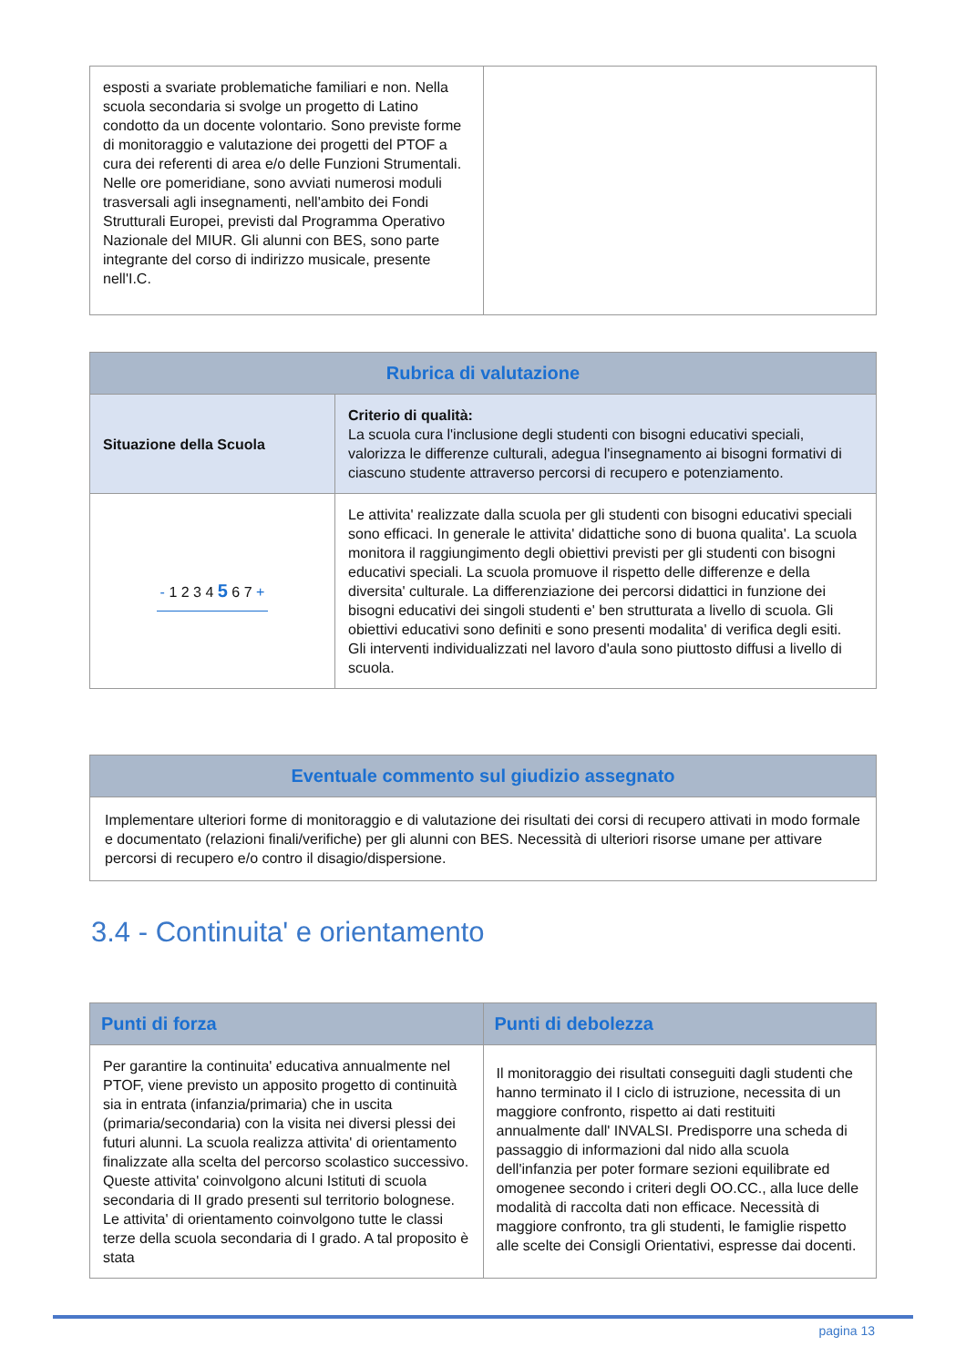| esposti a svariate problematiche familiari e non. Nella scuola secondaria si svolge un progetto di Latino condotto da un docente volontario. Sono previste forme di monitoraggio e valutazione dei progetti del PTOF a cura dei referenti di area e/o delle Funzioni Strumentali. Nelle ore pomeridiane, sono avviati numerosi moduli trasversali agli insegnamenti, nell'ambito dei Fondi Strutturali Europei, previsti dal Programma Operativo Nazionale del MIUR. Gli alunni con BES, sono parte integrante del corso di indirizzo musicale, presente nell'I.C. | |
| Rubrica di valutazione | |
| --- | --- |
| Situazione della Scuola | Criterio di qualità: La scuola cura l'inclusione degli studenti con bisogni educativi speciali, valorizza le differenze culturali, adegua l'insegnamento ai bisogni formativi di ciascuno studente attraverso percorsi di recupero e potenziamento. |
| - 1 2 3 4 5 6 7 + | Le attivita' realizzate dalla scuola per gli studenti con bisogni educativi speciali sono efficaci. In generale le attivita' didattiche sono di buona qualita'. La scuola monitora il raggiungimento degli obiettivi previsti per gli studenti con bisogni educativi speciali. La scuola promuove il rispetto delle differenze e della diversita' culturale. La differenziazione dei percorsi didattici in funzione dei bisogni educativi dei singoli studenti e' ben strutturata a livello di scuola. Gli obiettivi educativi sono definiti e sono presenti modalita' di verifica degli esiti. Gli interventi individualizzati nel lavoro d'aula sono piuttosto diffusi a livello di scuola. |
| Eventuale commento sul giudizio assegnato |
| --- |
| Implementare ulteriori forme di monitoraggio e di valutazione dei risultati dei corsi di recupero attivati in modo formale e documentato (relazioni finali/verifiche) per gli alunni con BES. Necessità di ulteriori risorse umane per attivare percorsi di recupero e/o contro il disagio/dispersione. |
3.4 - Continuita' e orientamento
| Punti di forza | Punti di debolezza |
| --- | --- |
| Per garantire la continuita' educativa annualmente nel PTOF, viene previsto un apposito progetto di continuità sia in entrata (infanzia/primaria) che in uscita (primaria/secondaria) con la visita nei diversi plessi dei futuri alunni. La scuola realizza attivita' di orientamento finalizzate alla scelta del percorso scolastico successivo. Queste attivita' coinvolgono alcuni Istituti di scuola secondaria di II grado presenti sul territorio bolognese. Le attivita' di orientamento coinvolgono tutte le classi terze della scuola secondaria di I grado. A tal proposito è stata | Il monitoraggio dei risultati conseguiti dagli studenti che hanno terminato il I ciclo di istruzione, necessita di un maggiore confronto, rispetto ai dati restituiti annualmente dall' INVALSI. Predisporre una scheda di passaggio di informazioni dal nido alla scuola dell'infanzia per poter formare sezioni equilibrate ed omogenee secondo i criteri degli OO.CC., alla luce delle modalità di raccolta dati non efficace. Necessità di maggiore confronto, tra gli studenti, le famiglie rispetto alle scelte dei Consigli Orientativi, espresse dai docenti. |
pagina 13